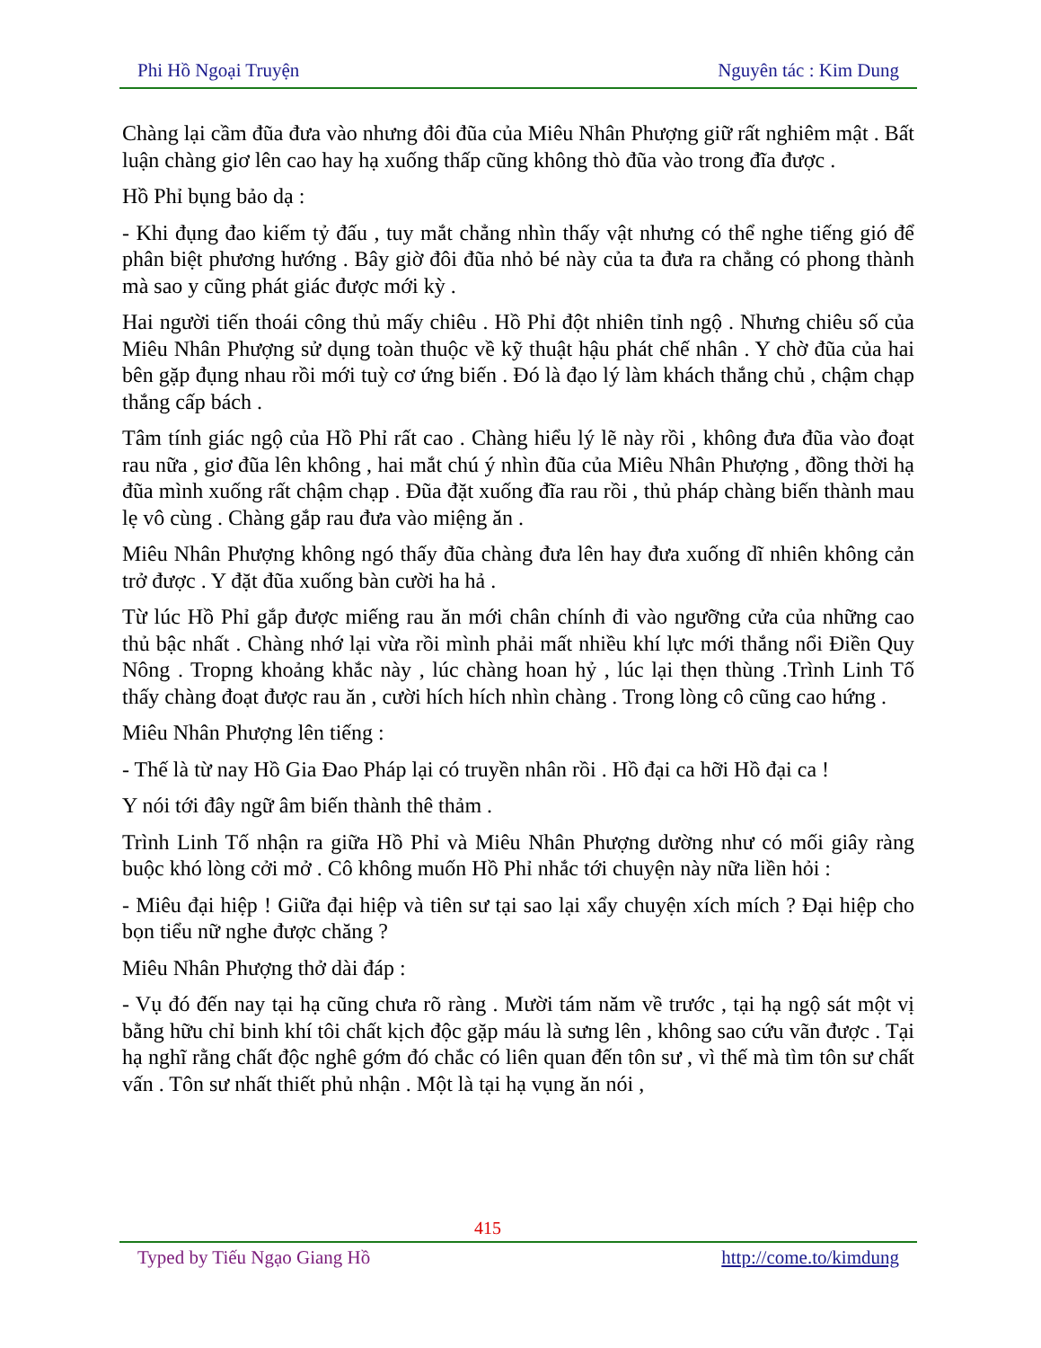Phi Hồ Ngoại Truyện Nguyên tác : Kim Dung
Chàng lại cầm đũa đưa vào nhưng đôi đũa của Miêu Nhân Phượng giữ rất nghiêm mật . Bất luận chàng giơ lên cao hay hạ xuống thấp cũng không thò đũa vào trong đĩa được .
Hồ Phỉ bụng bảo dạ :
- Khi đụng đao kiếm tỷ đấu , tuy mắt chẳng nhìn thấy vật nhưng có thể nghe tiếng gió để phân biệt phương hướng . Bây giờ đôi đũa nhỏ bé này của ta đưa ra chẳng có phong thành mà sao y cũng phát giác được mới kỳ .
Hai người tiến thoái công thủ mấy chiêu . Hồ Phỉ đột nhiên tỉnh ngộ . Nhưng chiêu số của Miêu Nhân Phượng sử dụng toàn thuộc về kỹ thuật hậu phát chế nhân . Y chờ đũa của hai bên gặp đụng nhau rồi mới tuỳ cơ ứng biến . Đó là đạo lý làm khách thắng chủ , chậm chạp thắng cấp bách .
Tâm tính giác ngộ của Hồ Phỉ rất cao . Chàng hiểu lý lẽ này rồi , không đưa đũa vào đoạt rau nữa , giơ đũa lên không , hai mắt chú ý nhìn đũa của Miêu Nhân Phượng , đồng thời hạ đũa mình xuống rất chậm chạp . Đũa đặt xuống đĩa rau rồi , thủ pháp chàng biến thành mau lẹ vô cùng . Chàng gắp rau đưa vào miệng ăn .
Miêu Nhân Phượng không ngó thấy đũa chàng đưa lên hay đưa xuống dĩ nhiên không cản trở được . Y đặt đũa xuống bàn cười ha hả .
Từ lúc Hồ Phỉ gắp được miếng rau ăn mới chân chính đi vào ngưỡng cửa của những cao thủ bậc nhất . Chàng nhớ lại vừa rồi mình phải mất nhiều khí lực mới thắng nổi Điền Quy Nông . Tropng khoảng khắc này , lúc chàng hoan hỷ , lúc lại thẹn thùng .Trình Linh Tố thấy chàng đoạt được rau ăn , cười hích hích nhìn chàng . Trong lòng cô cũng cao hứng .
Miêu Nhân Phượng lên tiếng :
- Thế là từ nay Hồ Gia Đao Pháp lại có truyền nhân rồi . Hồ đại ca hỡi Hồ đại ca !
Y nói tới đây ngữ âm biến thành thê thảm .
Trình Linh Tố nhận ra giữa Hồ Phỉ và Miêu Nhân Phượng dường như có mối giây ràng buộc khó lòng cởi mở . Cô không muốn Hồ Phỉ nhắc tới chuyện này nữa liền hỏi :
- Miêu đại hiệp ! Giữa đại hiệp và tiên sư tại sao lại xẩy chuyện xích mích ? Đại hiệp cho bọn tiểu nữ nghe được chăng ?
Miêu Nhân Phượng thở dài đáp :
- Vụ đó đến nay tại hạ cũng chưa rõ ràng . Mười tám năm về trước , tại hạ ngộ sát một vị bằng hữu chỉ binh khí tôi chất kịch độc gặp máu là sưng lên , không sao cứu vãn được . Tại hạ nghĩ rằng chất độc nghê gớm đó chắc có liên quan đến tôn sư , vì thế mà tìm tôn sư chất vấn . Tôn sư nhất thiết phủ nhận . Một là tại hạ vụng ăn nói ,
415
Typed by Tiếu Ngạo Giang Hồ http://come.to/kimdung